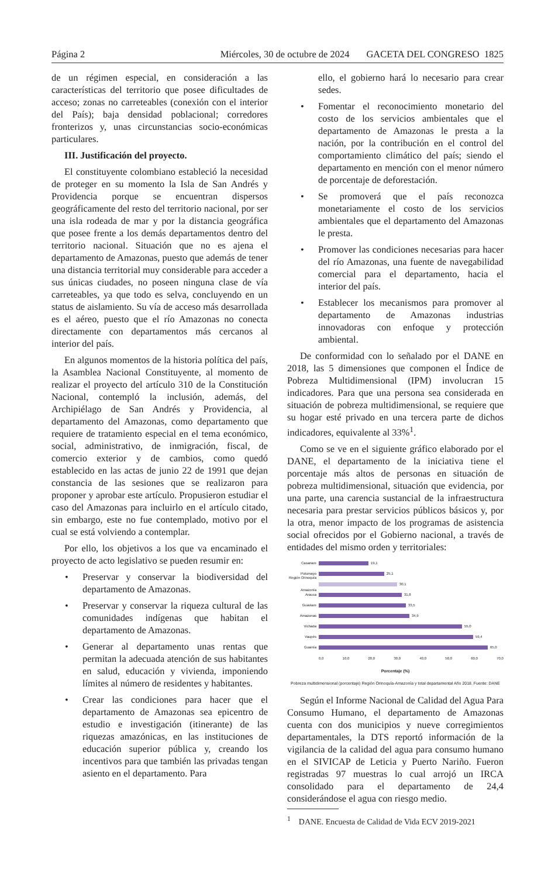Página 2 Miércoles, 30 de octubre de 2024 GACETA DEL CONGRESO 1825
de un régimen especial, en consideración a las características del territorio que posee dificultades de acceso; zonas no carreteables (conexión con el interior del País); baja densidad poblacional; corredores fronterizos y, unas circunstancias socio-económicas particulares.
III. Justificación del proyecto.
El constituyente colombiano estableció la necesidad de proteger en su momento la Isla de San Andrés y Providencia porque se encuentran dispersos geográficamente del resto del territorio nacional, por ser una isla rodeada de mar y por la distancia geográfica que posee frente a los demás departamentos dentro del territorio nacional. Situación que no es ajena el departamento de Amazonas, puesto que además de tener una distancia territorial muy considerable para acceder a sus únicas ciudades, no poseen ninguna clase de vía carreteables, ya que todo es selva, concluyendo en un status de aislamiento. Su vía de acceso más desarrollada es el aéreo, puesto que el río Amazonas no conecta directamente con departamentos más cercanos al interior del país.
En algunos momentos de la historia política del país, la Asamblea Nacional Constituyente, al momento de realizar el proyecto del artículo 310 de la Constitución Nacional, contempló la inclusión, además, del Archipiélago de San Andrés y Providencia, al departamento del Amazonas, como departamento que requiere de tratamiento especial en el tema económico, social, administrativo, de inmigración, fiscal, de comercio exterior y de cambios, como quedó establecido en las actas de junio 22 de 1991 que dejan constancia de las sesiones que se realizaron para proponer y aprobar este artículo. Propusieron estudiar el caso del Amazonas para incluirlo en el artículo citado, sin embargo, este no fue contemplado, motivo por el cual se está volviendo a contemplar.
Por ello, los objetivos a los que va encaminado el proyecto de acto legislativo se pueden resumir en:
• Preservar y conservar la biodiversidad del departamento de Amazonas.
• Preservar y conservar la riqueza cultural de las comunidades indígenas que habitan el departamento de Amazonas.
• Generar al departamento unas rentas que permitan la adecuada atención de sus habitantes en salud, educación y vivienda, imponiendo límites al número de residentes y habitantes.
• Crear las condiciones para hacer que el departamento de Amazonas sea epicentro de estudio e investigación (itinerante) de las riquezas amazónicas, en las instituciones de educación superior pública y, creando los incentivos para que también las privadas tengan asiento en el departamento. Para
ello, el gobierno hará lo necesario para crear sedes.
• Fomentar el reconocimiento monetario del costo de los servicios ambientales que el departamento de Amazonas le presta a la nación, por la contribución en el control del comportamiento climático del país; siendo el departamento en mención con el menor número de porcentaje de deforestación.
• Se promoverá que el país reconozca monetariamente el costo de los servicios ambientales que el departamento del Amazonas le presta.
• Promover las condiciones necesarias para hacer del río Amazonas, una fuente de navegabilidad comercial para el departamento, hacia el interior del país.
• Establecer los mecanismos para promover al departamento de Amazonas industrias innovadoras con enfoque y protección ambiental.
De conformidad con lo señalado por el DANE en 2018, las 5 dimensiones que componen el Índice de Pobreza Multidimensional (IPM) involucran 15 indicadores. Para que una persona sea considerada en situación de pobreza multidimensional, se requiere que su hogar esté privado en una tercera parte de dichos indicadores, equivalente al 33%<sup>1</sup>.
Como se ve en el siguiente gráfico elaborado por el DANE, el departamento de la iniciativa tiene el porcentaje más altos de personas en situación de pobreza multidimensional, situación que evidencia, por una parte, una carencia sustancial de la infraestructura necesaria para prestar servicios públicos básicos y, por la otra, menor impacto de los programas de asistencia social ofrecidos por el Gobierno nacional, a través de entidades del mismo orden y territoriales:
Casanare 19,1
Putumayo 25,1
Región Orinoquía Amazonía
30,1
Arauca 31,8
Guaviare 33,5
Amazonas 34,9
Vichada 55,0
Vaupés 59,4
Guainía 65,0
0,0 10,0 20,0 30,0 40,0 50,0 60,0 70,0
Porcentaje (%)
Pobreza multidimensional (porcentaje) Región Orinoquía-Amazonía y total departamental Año 2018. Fuente: DANE
Según el Informe Nacional de Calidad del Agua Para Consumo Humano, el departamento de Amazonas cuenta con dos municipios y nueve corregimientos departamentales, la DTS reportó información de la vigilancia de la calidad del agua para consumo humano en el SIVICAP de Leticia y Puerto Nariño. Fueron registradas 97 muestras lo cual arrojó un IRCA consolidado para el departamento de 24,4 considerándose el agua con riesgo medio.
<sup>1</sup> DANE. Encuesta de Calidad de Vida ECV 2019-2021